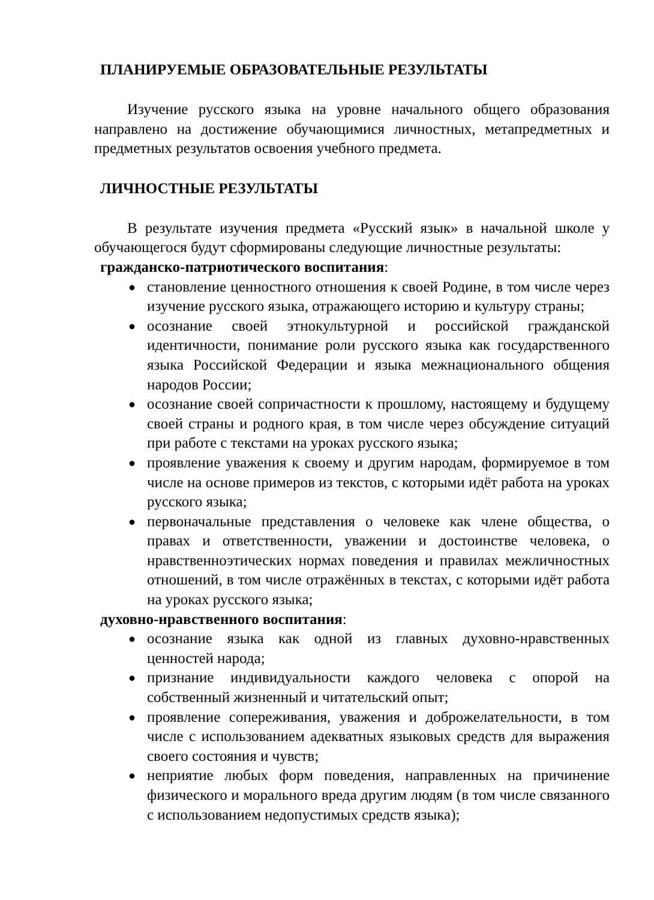ПЛАНИРУЕМЫЕ ОБРАЗОВАТЕЛЬНЫЕ РЕЗУЛЬТАТЫ
Изучение русского языка на уровне начального общего образования направлено на достижение обучающимися личностных, метапредметных и предметных результатов освоения учебного предмета.
ЛИЧНОСТНЫЕ РЕЗУЛЬТАТЫ
В результате изучения предмета «Русский язык» в начальной школе у обучающегося будут сформированы следующие личностные результаты:
гражданско-патриотического воспитания:
● становление ценностного отношения к своей Родине, в том числе через изучение русского языка, отражающего историю и культуру страны;
● осознание своей этнокультурной и российской гражданской идентичности, понимание роли русского языка как государственного языка Российской Федерации и языка межнационального общения народов России;
● осознание своей сопричастности к прошлому, настоящему и будущему своей страны и родного края, в том числе через обсуждение ситуаций при работе с текстами на уроках русского языка;
● проявление уважения к своему и другим народам, формируемое в том числе на основе примеров из текстов, с которыми идёт работа на уроках русского языка;
● первоначальные представления о человеке как члене общества, о правах и ответственности, уважении и достоинстве человека, о нравственноэтических нормах поведения и правилах межличностных отношений, в том числе отражённых в текстах, с которыми идёт работа на уроках русского языка;
духовно-нравственного воспитания:
● осознание языка как одной из главных духовно-нравственных ценностей народа;
● признание индивидуальности каждого человека с опорой на собственный жизненный и читательский опыт;
● проявление сопереживания, уважения и доброжелательности, в том числе с использованием адекватных языковых средств для выражения своего состояния и чувств;
● неприятие любых форм поведения, направленных на причинение физического и морального вреда другим людям (в том числе связанного с использованием недопустимых средств языка);